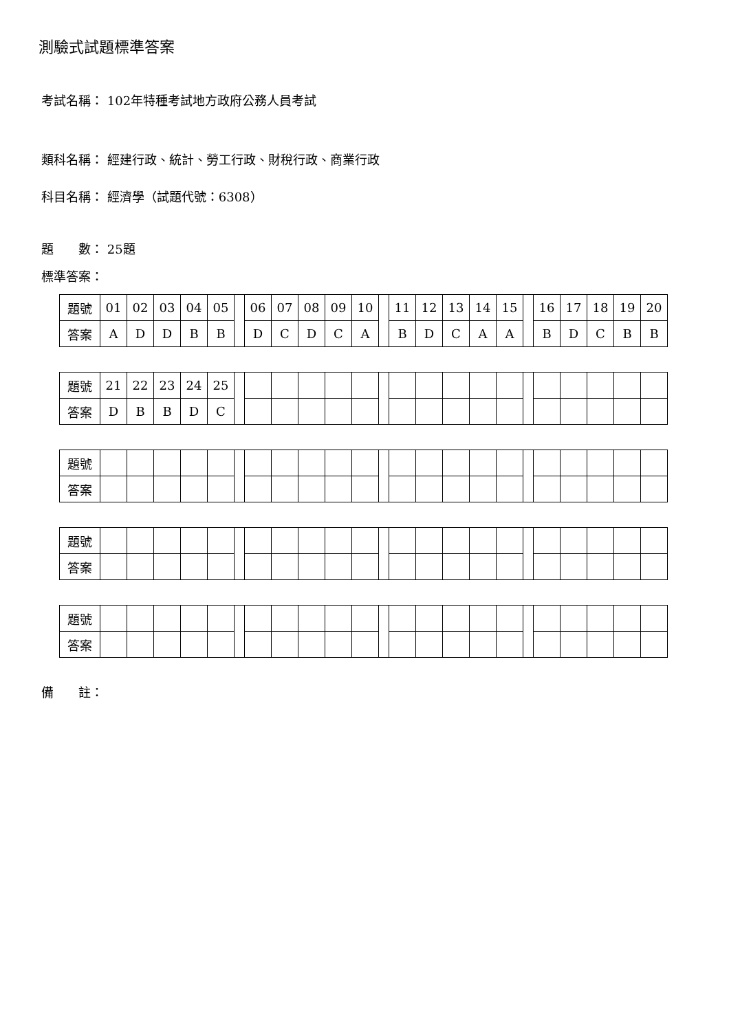測驗式試題標準答案
考試名稱： 102年特種考試地方政府公務人員考試
類科名稱： 經建行政、統計、勞工行政、財稅行政、商業行政
科目名稱： 經濟學（試題代號：6308）
題　　數： 25題
標準答案：
| 題號 | 01 | 02 | 03 | 04 | 05 | | 06 | 07 | 08 | 09 | 10 | | 11 | 12 | 13 | 14 | 15 | | 16 | 17 | 18 | 19 | 20 |
| 答案 | A | D | D | B | B | | D | C | D | C | A | | B | D | C | A | A | | B | D | C | B | B |
| 題號 | 21 | 22 | 23 | 24 | 25 | | | | | | | | | | | | | | | | | | |
| 答案 | D | B | B | D | C | | | | | | | | | | | | | | | | | | |
| 題號 | | | | | | | | | | | | | | | | | | | | | | | |
| 答案 | | | | | | | | | | | | | | | | | | | | | | | |
| 題號 | | | | | | | | | | | | | | | | | | | | | | | |
| 答案 | | | | | | | | | | | | | | | | | | | | | | | |
| 題號 | | | | | | | | | | | | | | | | | | | | | | | |
| 答案 | | | | | | | | | | | | | | | | | | | | | | | |
備　　註：